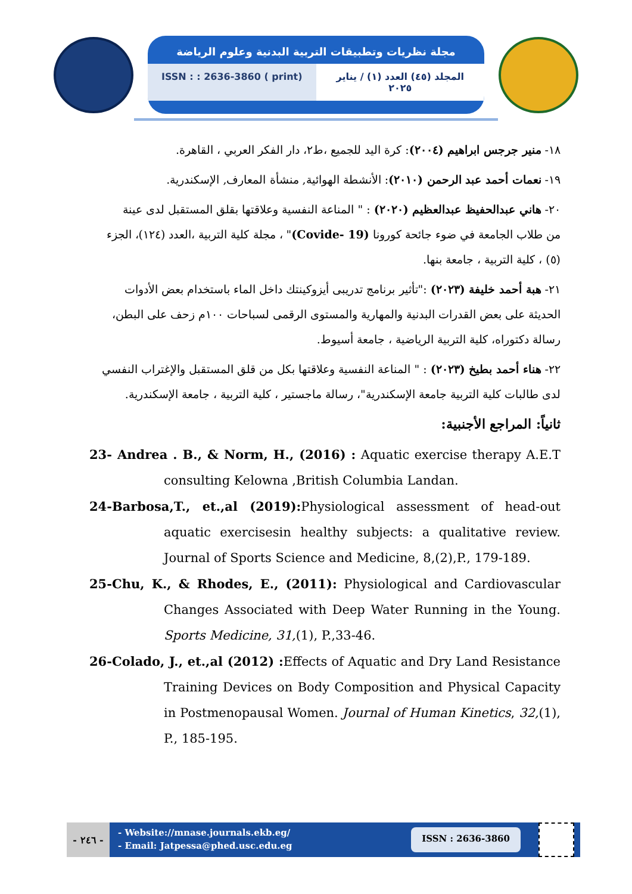مجلة نظريات وتطبيقات التربية البدنية وعلوم الرياضة
ISSN : : 2636-3860 ( print) المجلد (٤٥) العدد (١) / يناير ٢٠٢٥
١٨- منير جرجس ابراهيم (٢٠٠٤): كرة اليد للجميع ،ط٢، دار الفكر العربي ، القاهرة.
١٩- نعمات أحمد عبد الرحمن (٢٠١٠): الأنشطة الهوائية, منشأة المعارف, الإسكندرية.
٢٠- هاني عبدالحفيظ عبدالعظيم (٢٠٢٠) : " المناعة النفسية وعلاقتها بقلق المستقبل لدى عينة من طلاب الجامعة في ضوء جائحة كورونا (Covide- 19)" ، مجلة كلية التربية ،العدد (١٢٤)، الجزء (٥) ، كلية التربية ، جامعة بنها.
٢١- هبة أحمد خليفة (٢٠٢٣) :"تأثير برنامج تدريبى أيزوكينتك داخل الماء باستخدام بعض الأدوات الحديثة على بعض القدرات البدنية والمهارية والمستوى الرقمى لسباحات ١٠٠م زحف على البطن، رسالة دكتوراه، كلية التربية الرياضية ، جامعة أسيوط.
٢٢- هناء أحمد بطيخ (٢٠٢٣) : " المناعة النفسية وعلاقتها بكل من قلق المستقبل والإغتراب النفسي لدى طالبات كلية التربية جامعة الإسكندرية"، رسالة ماجستير ، كلية التربية ، جامعة الإسكندرية.
ثانياً: المراجع الأجنبية:
23- Andrea . B., & Norm, H., (2016) : Aquatic exercise therapy A.E.T consulting Kelowna ,British Columbia Landan.
24-Barbosa,T., et.,al (2019): Physiological assessment of head-out aquatic exercisesin healthy subjects: a qualitative review. Journal of Sports Science and Medicine, 8,(2),P., 179-189.
25-Chu, K., & Rhodes, E., (2011): Physiological and Cardiovascular Changes Associated with Deep Water Running in the Young. Sports Medicine, 31,(1), P.,33-46.
26-Colado, J., et.,al (2012) : Effects of Aquatic and Dry Land Resistance Training Devices on Body Composition and Physical Capacity in Postmenopausal Women. Journal of Human Kinetics, 32,(1), P., 185-195.
- ٢٤٦ -
- Website://mnase.journals.ekb.eg/
- Email: Jatpessa@phed.usc.edu.eg
ISSN : 2636-3860